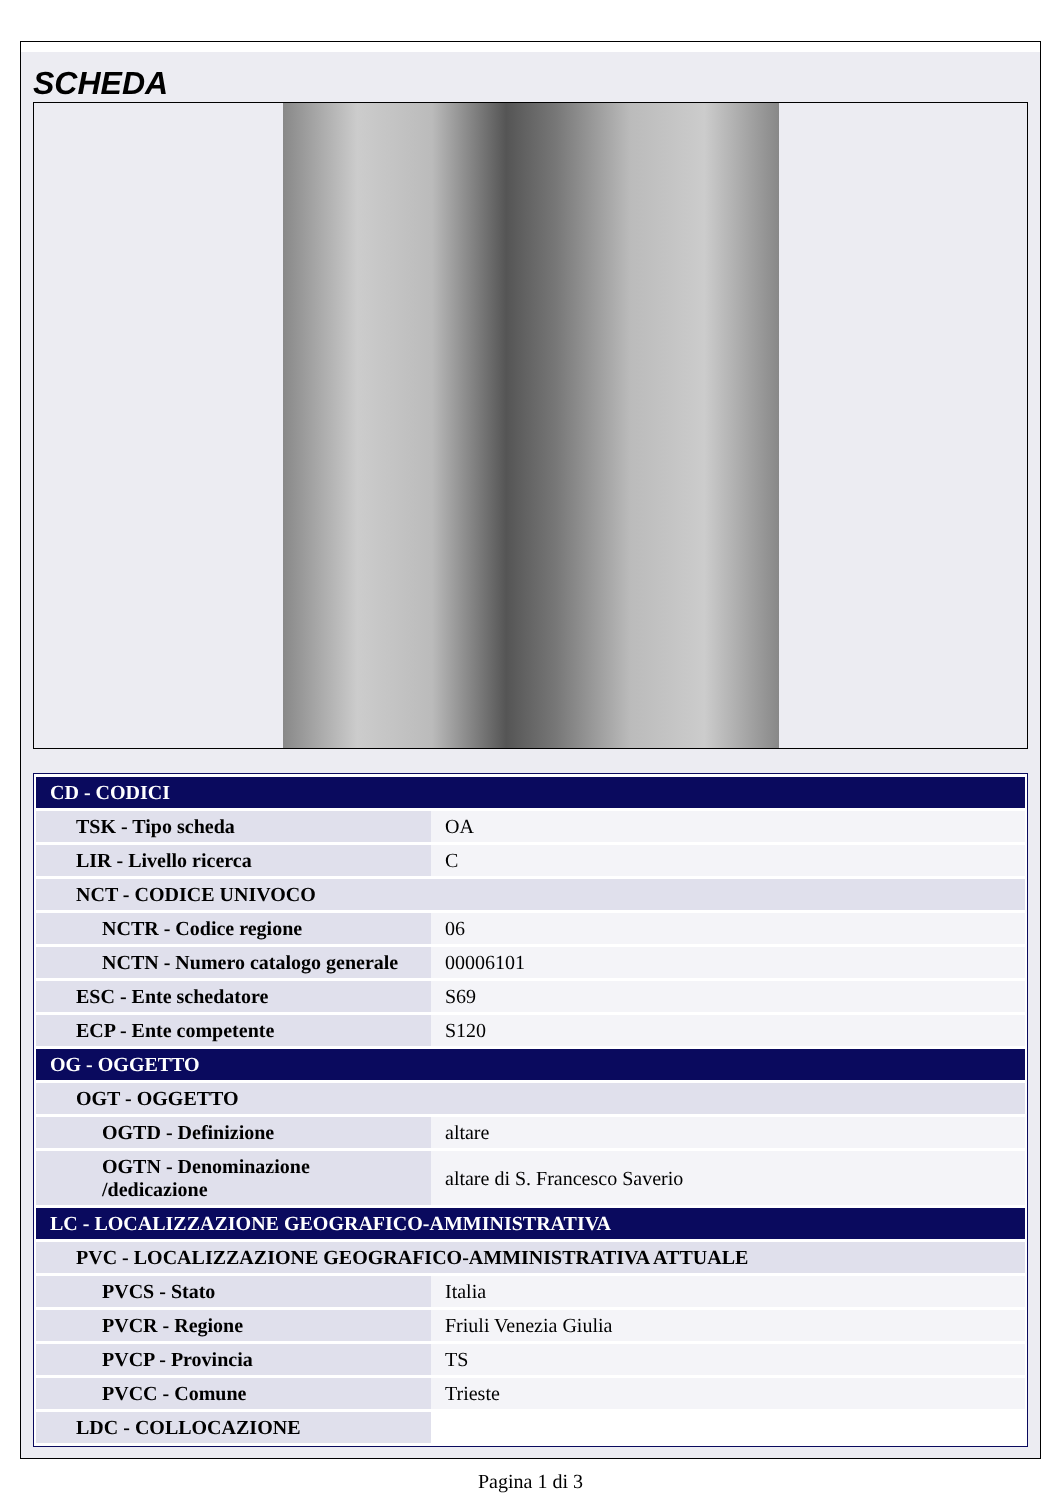SCHEDA
| CD - CODICI | |
| TSK - Tipo scheda | OA |
| LIR - Livello ricerca | C |
| NCT - CODICE UNIVOCO | |
| NCTR - Codice regione | 06 |
| NCTN - Numero catalogo generale | 00006101 |
| ESC - Ente schedatore | S69 |
| ECP - Ente competente | S120 |
| OG - OGGETTO | |
| OGT - OGGETTO | |
| OGTD - Definizione | altare |
| OGTN - Denominazione /dedicazione | altare di S. Francesco Saverio |
| LC - LOCALIZZAZIONE GEOGRAFICO-AMMINISTRATIVA | |
| PVC - LOCALIZZAZIONE GEOGRAFICO-AMMINISTRATIVA ATTUALE | |
| PVCS - Stato | Italia |
| PVCR - Regione | Friuli Venezia Giulia |
| PVCP - Provincia | TS |
| PVCC - Comune | Trieste |
| LDC - COLLOCAZIONE | |
Pagina 1 di 3